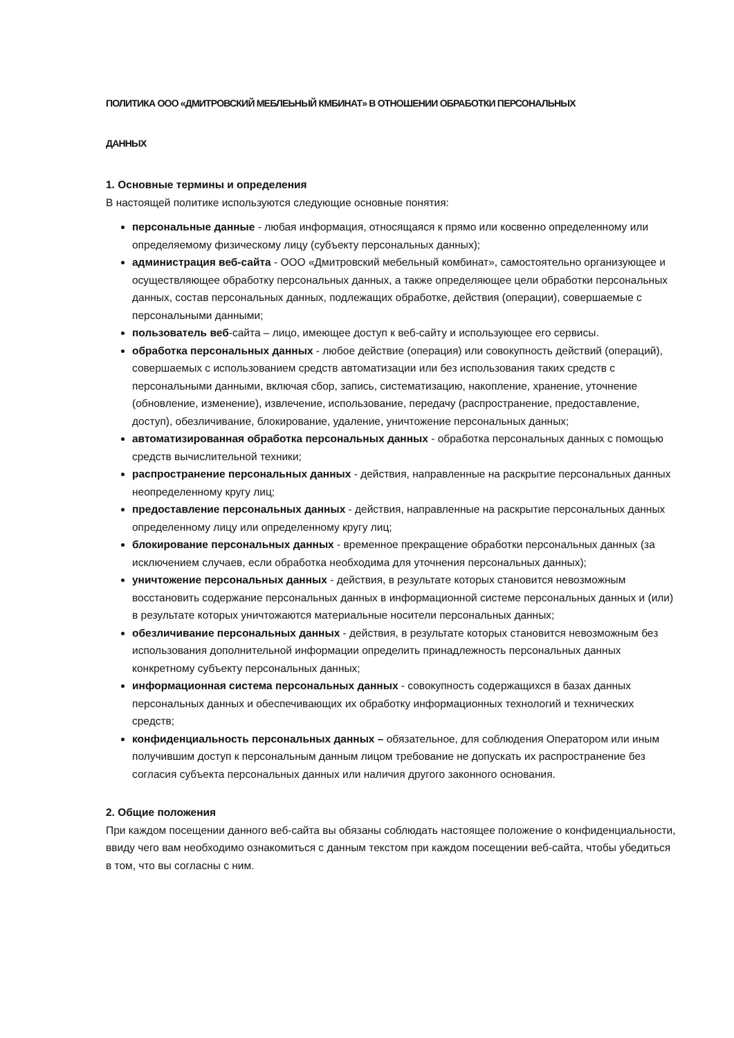ПОЛИТИКА ООО «ДМИТРОВСКИЙ МЕБЛЕЬНЫЙ КМБИНАТ» В ОТНОШЕНИИ ОБРАБОТКИ ПЕРСОНАЛЬНЫХ
ДАННЫХ
1. Основные термины и определения
В настоящей политике используются следующие основные понятия:
персональные данные - любая информация, относящаяся к прямо или косвенно определенному или определяемому физическому лицу (субъекту персональных данных);
администрация веб-сайта - ООО «Дмитровский мебельный комбинат», самостоятельно организующее и осуществляющее обработку персональных данных, а также определяющее цели обработки персональных данных, состав персональных данных, подлежащих обработке, действия (операции), совершаемые с персональными данными;
пользователь веб-сайта – лицо, имеющее доступ к веб-сайту и использующее его сервисы.
обработка персональных данных - любое действие (операция) или совокупность действий (операций), совершаемых с использованием средств автоматизации или без использования таких средств с персональными данными, включая сбор, запись, систематизацию, накопление, хранение, уточнение (обновление, изменение), извлечение, использование, передачу (распространение, предоставление, доступ), обезличивание, блокирование, удаление, уничтожение персональных данных;
автоматизированная обработка персональных данных - обработка персональных данных с помощью средств вычислительной техники;
распространение персональных данных - действия, направленные на раскрытие персональных данных неопределенному кругу лиц;
предоставление персональных данных - действия, направленные на раскрытие персональных данных определенному лицу или определенному кругу лиц;
блокирование персональных данных - временное прекращение обработки персональных данных (за исключением случаев, если обработка необходима для уточнения персональных данных);
уничтожение персональных данных - действия, в результате которых становится невозможным восстановить содержание персональных данных в информационной системе персональных данных и (или) в результате которых уничтожаются материальные носители персональных данных;
обезличивание персональных данных - действия, в результате которых становится невозможным без использования дополнительной информации определить принадлежность персональных данных конкретному субъекту персональных данных;
информационная система персональных данных - совокупность содержащихся в базах данных персональных данных и обеспечивающих их обработку информационных технологий и технических средств;
конфиденциальность персональных данных – обязательное, для соблюдения Оператором или иным получившим доступ к персональным данным лицом требование не допускать их распространение без согласия субъекта персональных данных или наличия другого законного основания.
2. Общие положения
При каждом посещении данного веб-сайта вы обязаны соблюдать настоящее положение о конфиденциальности, ввиду чего вам необходимо ознакомиться с данным текстом при каждом посещении веб-сайта, чтобы убедиться в том, что вы согласны с ним.